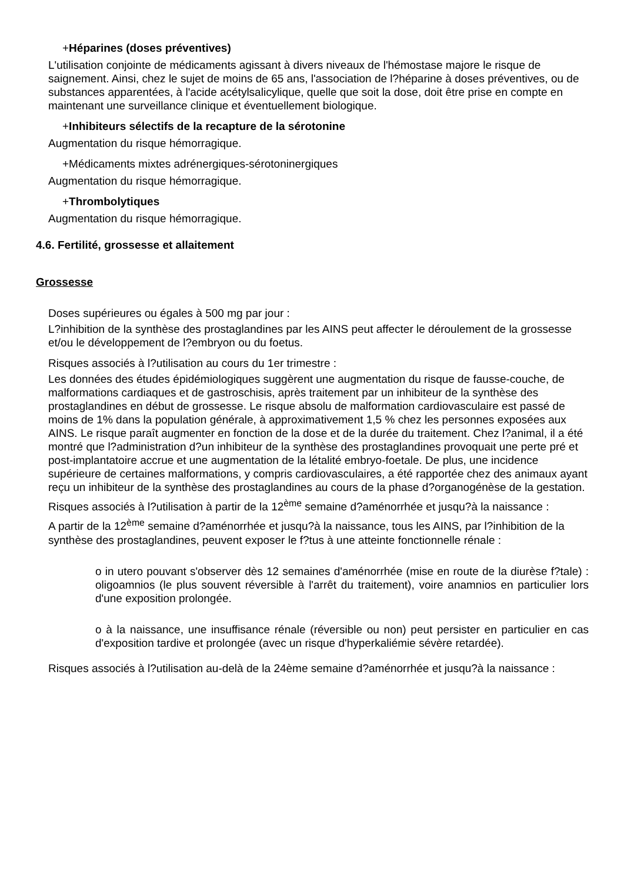+Héparines (doses préventives)
L'utilisation conjointe de médicaments agissant à divers niveaux de l'hémostase majore le risque de saignement. Ainsi, chez le sujet de moins de 65 ans, l'association de l?héparine à doses préventives, ou de substances apparentées, à l'acide acétylsalicylique, quelle que soit la dose, doit être prise en compte en maintenant une surveillance clinique et éventuellement biologique.
+Inhibiteurs sélectifs de la recapture de la sérotonine
Augmentation du risque hémorragique.
+Médicaments mixtes adrénergiques-sérotoninergiques
Augmentation du risque hémorragique.
+Thrombolytiques
Augmentation du risque hémorragique.
4.6. Fertilité, grossesse et allaitement
Grossesse
Doses supérieures ou égales à 500 mg par jour :
L?inhibition de la synthèse des prostaglandines par les AINS peut affecter le déroulement de la grossesse et/ou le développement de l?embryon ou du foetus.
Risques associés à l?utilisation au cours du 1er trimestre :
Les données des études épidémiologiques suggèrent une augmentation du risque de fausse-couche, de malformations cardiaques et de gastroschisis, après traitement par un inhibiteur de la synthèse des prostaglandines en début de grossesse. Le risque absolu de malformation cardiovasculaire est passé de moins de 1% dans la population générale, à approximativement 1,5 % chez les personnes exposées aux AINS. Le risque paraît augmenter en fonction de la dose et de la durée du traitement. Chez l?animal, il a été montré que l?administration d?un inhibiteur de la synthèse des prostaglandines provoquait une perte pré et post-implantatoire accrue et une augmentation de la létalité embryo-foetale. De plus, une incidence supérieure de certaines malformations, y compris cardiovasculaires, a été rapportée chez des animaux ayant reçu un inhibiteur de la synthèse des prostaglandines au cours de la phase d?organogénèse de la gestation.
Risques associés à l?utilisation à partir de la 12<sup>ème</sup> semaine d?aménorrhée et jusqu?à la naissance :
A partir de la 12<sup>ème</sup> semaine d?aménorrhée et jusqu?à la naissance, tous les AINS, par l?inhibition de la synthèse des prostaglandines, peuvent exposer le f?tus à une atteinte fonctionnelle rénale :
o in utero pouvant s'observer dès 12 semaines d'aménorrhée (mise en route de la diurèse f?tale) : oligoamnios (le plus souvent réversible à l'arrêt du traitement), voire anamnios en particulier lors d'une exposition prolongée.
o à la naissance, une insuffisance rénale (réversible ou non) peut persister en particulier en cas d'exposition tardive et prolongée (avec un risque d'hyperkaliémie sévère retardée).
Risques associés à l?utilisation au-delà de la 24ème semaine d?aménorrhée et jusqu?à la naissance :